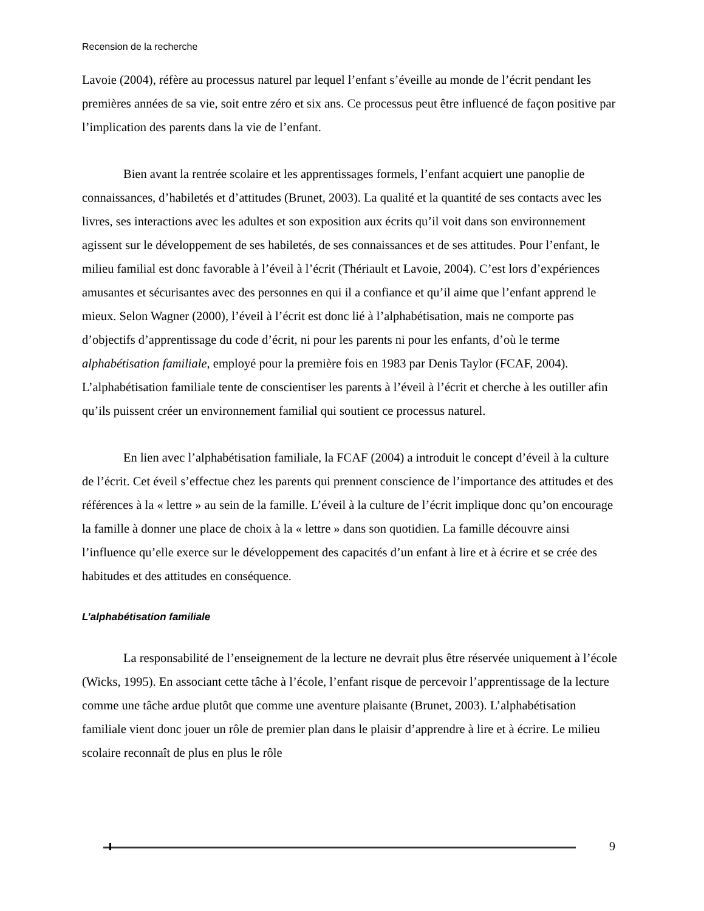Recension de la recherche
Lavoie (2004), réfère au processus naturel par lequel l’enfant s’éveille au monde de l’écrit pendant les premières années de sa vie, soit entre zéro et six ans. Ce processus peut être influencé de façon positive par l’implication des parents dans la vie de l’enfant.
Bien avant la rentrée scolaire et les apprentissages formels, l’enfant acquiert une panoplie de connaissances, d’habiletés et d’attitudes (Brunet, 2003). La qualité et la quantité de ses contacts avec les livres, ses interactions avec les adultes et son exposition aux écrits qu’il voit dans son environnement agissent sur le développement de ses habiletés, de ses connaissances et de ses attitudes. Pour l’enfant, le milieu familial est donc favorable à l’éveil à l’écrit (Thériault et Lavoie, 2004). C’est lors d’expériences amusantes et sécurisantes avec des personnes en qui il a confiance et qu’il aime que l’enfant apprend le mieux. Selon Wagner (2000), l’éveil à l’écrit est donc lié à l’alphabétisation, mais ne comporte pas d’objectifs d’apprentissage du code d’écrit, ni pour les parents ni pour les enfants, d’où le terme alphabétisation familiale, employé pour la première fois en 1983 par Denis Taylor (FCAF, 2004). L’alphabétisation familiale tente de conscientiser les parents à l’éveil à l’écrit et cherche à les outiller afin qu’ils puissent créer un environnement familial qui soutient ce processus naturel.
En lien avec l’alphabétisation familiale, la FCAF (2004) a introduit le concept d’éveil à la culture de l’écrit. Cet éveil s’effectue chez les parents qui prennent conscience de l’importance des attitudes et des références à la « lettre » au sein de la famille. L’éveil à la culture de l’écrit implique donc qu’on encourage la famille à donner une place de choix à la « lettre » dans son quotidien. La famille découvre ainsi l’influence qu’elle exerce sur le développement des capacités d’un enfant à lire et à écrire et se crée des habitudes et des attitudes en conséquence.
L’alphabétisation familiale
La responsabilité de l’enseignement de la lecture ne devrait plus être réservée uniquement à l’école (Wicks, 1995). En associant cette tâche à l’école, l’enfant risque de percevoir l’apprentissage de la lecture comme une tâche ardue plutôt que comme une aventure plaisante (Brunet, 2003). L’alphabétisation familiale vient donc jouer un rôle de premier plan dans le plaisir d’apprendre à lire et à écrire. Le milieu scolaire reconnaît de plus en plus le rôle
9